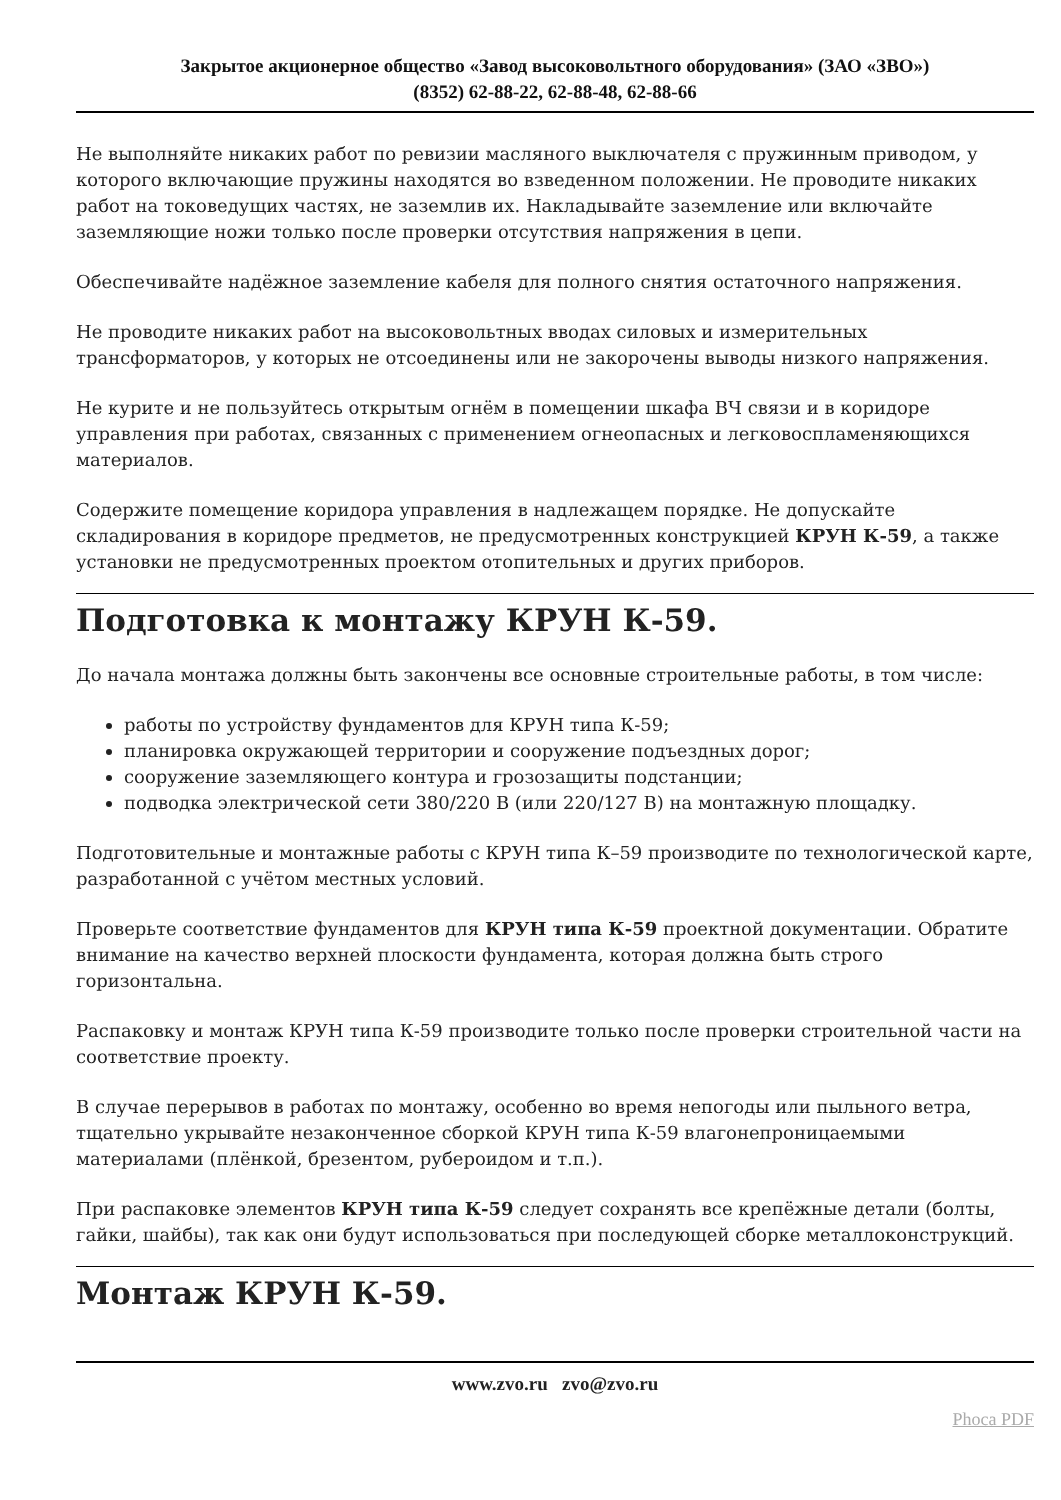Закрытое акционерное общество «Завод высоковольтного оборудования» (ЗАО «ЗВО»)
(8352) 62-88-22, 62-88-48, 62-88-66
Не выполняйте никаких работ по ревизии масляного выключателя с пружинным приводом, у которого включающие пружины находятся во взведенном положении. Не проводите никаких работ на токоведущих частях, не заземлив их. Накладывайте заземление или включайте заземляющие ножи только после проверки отсутствия напряжения в цепи.
Обеспечивайте надёжное заземление кабеля для полного снятия остаточного напряжения.
Не проводите никаких работ на высоковольтных вводах силовых и измерительных трансформаторов, у которых не отсоединены или не закорочены выводы низкого напряжения.
Не курите и не пользуйтесь открытым огнём в помещении шкафа ВЧ связи и в коридоре управления при работах, связанных с применением огнеопасных и легковоспламеняющихся материалов.
Содержите помещение коридора управления в надлежащем порядке. Не допускайте складирования в коридоре предметов, не предусмотренных конструкцией КРУН К-59, а также установки не предусмотренных проектом отопительных и других приборов.
Подготовка к монтажу КРУН К-59.
До начала монтажа должны быть закончены все основные строительные работы, в том числе:
работы по устройству фундаментов для КРУН типа К-59;
планировка окружающей территории и сооружение подъездных дорог;
сооружение заземляющего контура и грозозащиты подстанции;
подводка электрической сети 380/220 В (или 220/127 В) на монтажную площадку.
Подготовительные и монтажные работы с КРУН типа К–59 производите по технологической карте, разработанной с учётом местных условий.
Проверьте соответствие фундаментов для КРУН типа К-59 проектной документации. Обратите внимание на качество верхней плоскости фундамента, которая должна быть строго горизонтальна.
Распаковку и монтаж КРУН типа К-59 производите только после проверки строительной части на соответствие проекту.
В случае перерывов в работах по монтажу, особенно во время непогоды или пыльного ветра, тщательно укрывайте незаконченное сборкой КРУН типа К-59 влагонепроницаемыми материалами (плёнкой, брезентом, рубероидом и т.п.).
При распаковке элементов КРУН типа К-59 следует сохранять все крепёжные детали (болты, гайки, шайбы), так как они будут использоваться при последующей сборке металлоконструкций.
Монтаж КРУН К-59.
www.zvo.ru zvo@zvo.ru
Phoca PDF